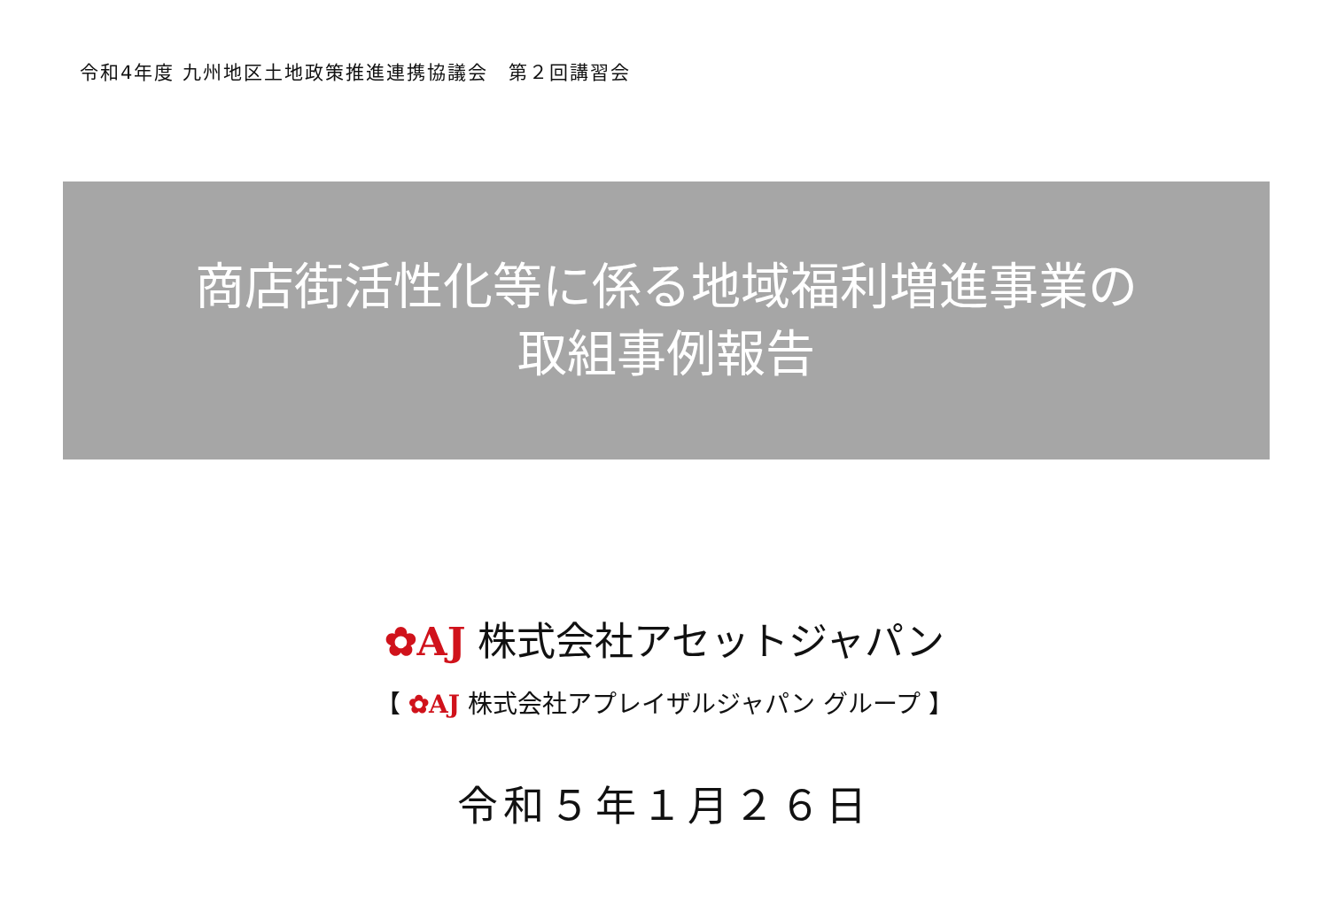令和4年度 九州地区土地政策推進連携協議会　第２回講習会
商店街活性化等に係る地域福利増進事業の
取組事例報告
✿AJ 株式会社アセットジャパン
【 ✿AJ 株式会社アプレイザルジャパン グループ 】
令和５年１月２６日